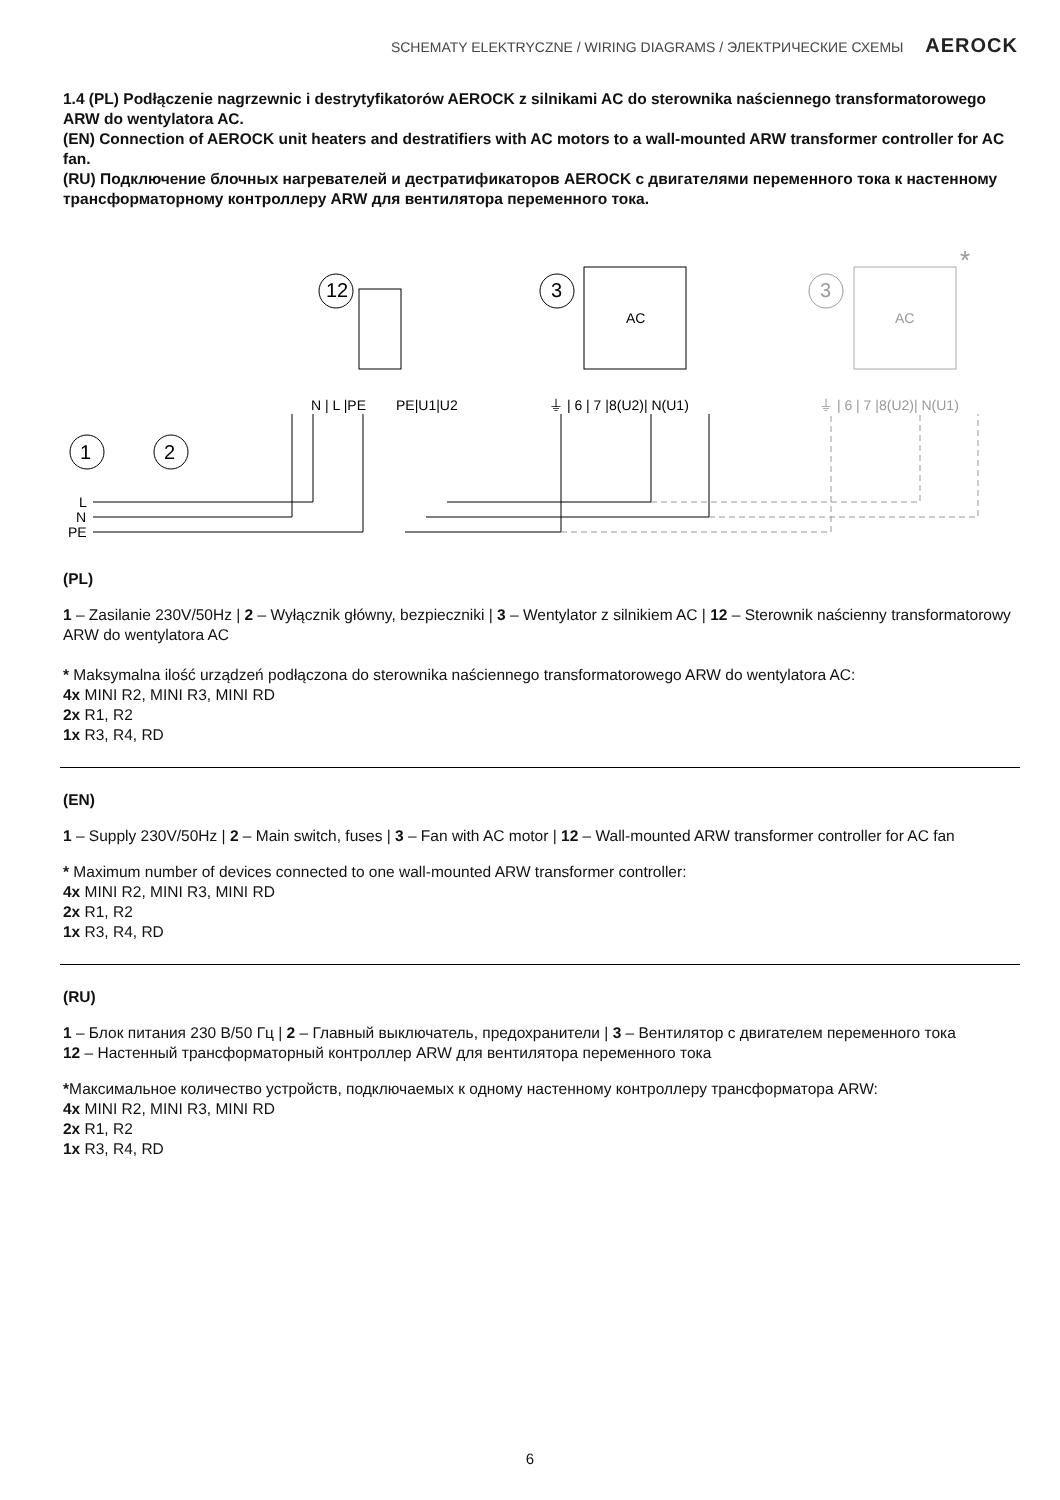SCHEMATY ELEKTRYCZNE / WIRING DIAGRAMS / ЭЛЕКТРИЧЕСКИЕ СХЕМЫ AEROCK
1.4 (PL) Podłączenie nagrzewnic i destrytyfikatorów AEROCK z silnikami AC do sterownika naściennego transformatorowego ARW do wentylatora AC.
(EN) Connection of AEROCK unit heaters and destratifiers with AC motors to a wall-mounted ARW transformer controller for AC fan.
(RU) Подключение блочных нагревателей и дестратификаторов AEROCK с двигателями переменного тока к настенному трансформаторному контроллеру ARW для вентилятора переменного тока.
12
3
AC
3
AC
*
N | L |PE
PE|U1|U2
⏚ | 6 | 7 |8(U2)| N(U1)
⏚ | 6 | 7 |8(U2)| N(U1)
1
2
L
N
PE
(PL)
1 – Zasilanie 230V/50Hz | 2 – Wyłącznik główny, bezpieczniki | 3 – Wentylator z silnikiem AC | 12 – Sterownik naścienny transformatorowy ARW do wentylatora AC
* Maksymalna ilość urządzeń podłączona do sterownika naściennego transformatorowego ARW do wentylatora AC:
4x MINI R2, MINI R3, MINI RD
2x R1, R2
1x R3, R4, RD
(EN)
1 – Supply 230V/50Hz | 2 – Main switch, fuses | 3 – Fan with AC motor | 12 – Wall-mounted ARW transformer controller for AC fan
* Maximum number of devices connected to one wall-mounted ARW transformer controller:
4x MINI R2, MINI R3, MINI RD
2x R1, R2
1x R3, R4, RD
(RU)
1 – Блок питания 230 В/50 Гц | 2 – Главный выключатель, предохранители | 3 – Вентилятор с двигателем переменного тока
12 – Настенный трансформаторный контроллер ARW для вентилятора переменного тока
*Максимальное количество устройств, подключаемых к одному настенному контроллеру трансформатора ARW:
4x MINI R2, MINI R3, MINI RD
2x R1, R2
1x R3, R4, RD
6